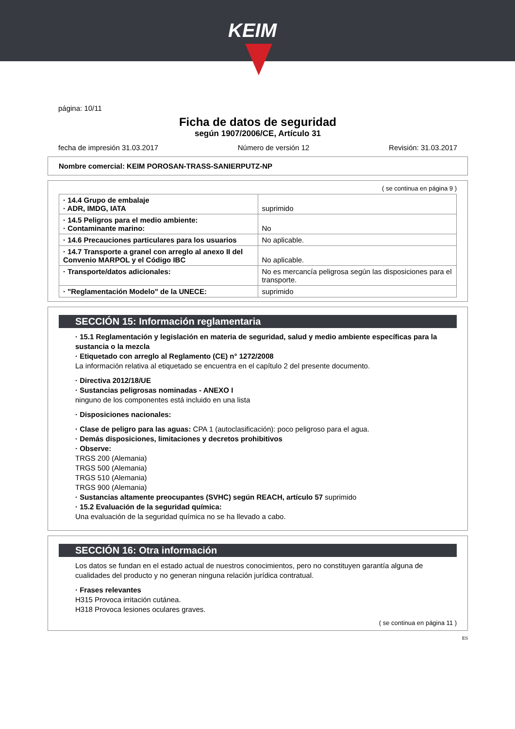KEIM
página: 10/11
Ficha de datos de seguridad
según 1907/2006/CE, Artículo 31
fecha de impresión 31.03.2017 Número de versión 12 Revisión: 31.03.2017
Nombre comercial: KEIM POROSAN-TRASS-SANIERPUTZ-NP
( se continua en página 9 )
| · 14.4 Grupo de embalaje · ADR, IMDG, IATA | suprimido |
| · 14.5 Peligros para el medio ambiente: · Contaminante marino: | No |
| · 14.6 Precauciones particulares para los usuarios | No aplicable. |
| · 14.7 Transporte a granel con arreglo al anexo II del Convenio MARPOL y el Código IBC | No aplicable. |
| · Transporte/datos adicionales: | No es mercancía peligrosa según las disposiciones para el transporte. |
| · "Reglamentación Modelo" de la UNECE: | suprimido |
SECCIÓN 15: Información reglamentaria
· 15.1 Reglamentación y legislación en materia de seguridad, salud y medio ambiente específicas para la sustancia o la mezcla
· Etiquetado con arreglo al Reglamento (CE) n° 1272/2008
La información relativa al etiquetado se encuentra en el capítulo 2 del presente documento.
· Directiva 2012/18/UE
· Sustancias peligrosas nominadas - ANEXO I
ninguno de los componentes está incluido en una lista
· Disposiciones nacionales:
· Clase de peligro para las aguas: CPA 1 (autoclasificación): poco peligroso para el agua.
· Demás disposiciones, limitaciones y decretos prohibitivos
· Observe:
TRGS 200 (Alemania)
TRGS 500 (Alemania)
TRGS 510 (Alemania)
TRGS 900 (Alemania)
· Sustancias altamente preocupantes (SVHC) según REACH, artículo 57 suprimido
· 15.2 Evaluación de la seguridad química:
Una evaluación de la seguridad química no se ha llevado a cabo.
SECCIÓN 16: Otra información
Los datos se fundan en el estado actual de nuestros conocimientos, pero no constituyen garantía alguna de cualidades del producto y no generan ninguna relación jurídica contratual.
· Frases relevantes
H315 Provoca irritación cutánea.
H318 Provoca lesiones oculares graves.
( se continua en página 11 )
ES